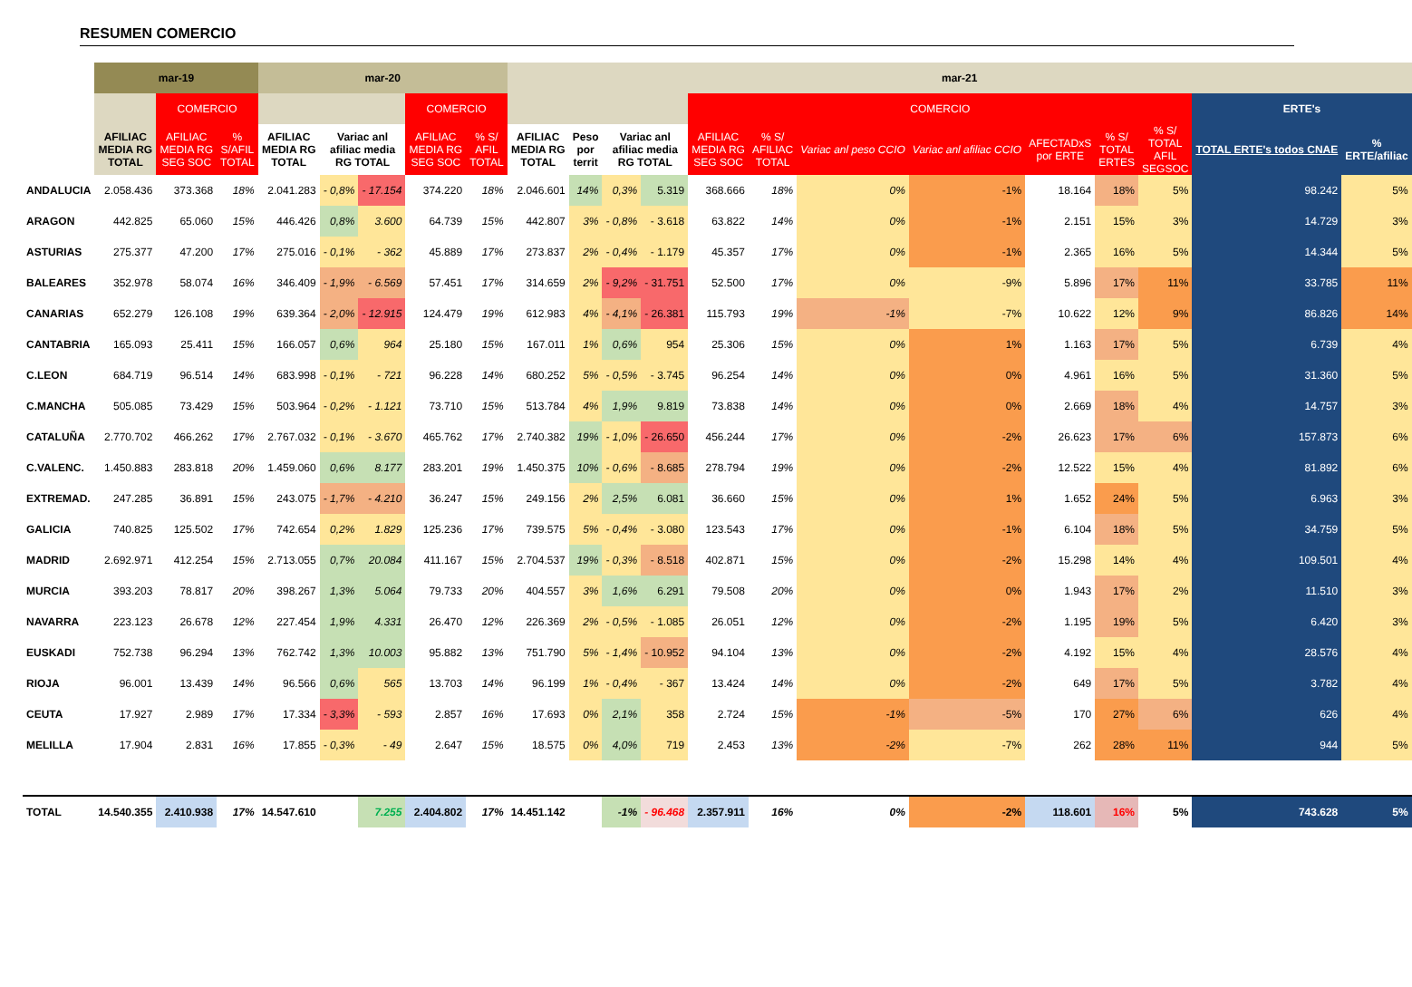RESUMEN COMERCIO
| | mar-19 | | | mar-20 | | | | | mar-21 | | | | | | | | | | | | |
| --- | --- | --- | --- | --- | --- | --- | --- | --- | --- | --- | --- | --- | --- | --- | --- | --- | --- | --- | --- | --- | --- |
| | | COMERCIO | | | | | COMERCIO | | | | | | COMERCIO | | | | | | | ERTE's | |
| | AFILIAC MEDIA RG TOTAL | AFILIAC MEDIA RG SEG SOC | % S/AFIL TOTAL | AFILIAC MEDIA RG TOTAL | Variac anl afiliac media RG TOTAL | | AFILIAC MEDIA RG SEG SOC | % S/ AFIL TOTAL | AFILIAC MEDIA RG TOTAL | Peso por territ | Variac anl afiliac media RG TOTAL | | AFILIAC MEDIA RG SEG SOC | % S/ AFILIAC TOTAL | Variac anl peso CCIO | Variac anl afiliac CCIO | AFECTADxS por ERTE | % S/ TOTAL ERTES | % S/ TOTAL AFIL SEGSOC | TOTAL ERTE's todos CNAE | % ERTE/afiliac |
| ANDALUCIA | 2.058.436 | 373.368 | 18% | 2.041.283 | - 0,8% | - 17.154 | 374.220 | 18% | 2.046.601 | 14% | 0,3% | 5.319 | 368.666 | 18% | 0% | -1% | 18.164 | 18% | 5% | 98.242 | 5% |
| ARAGON | 442.825 | 65.060 | 15% | 446.426 | 0,8% | 3.600 | 64.739 | 15% | 442.807 | 3% | - 0,8% | - 3.618 | 63.822 | 14% | 0% | -1% | 2.151 | 15% | 3% | 14.729 | 3% |
| ASTURIAS | 275.377 | 47.200 | 17% | 275.016 | - 0,1% | - 362 | 45.889 | 17% | 273.837 | 2% | - 0,4% | - 1.179 | 45.357 | 17% | 0% | -1% | 2.365 | 16% | 5% | 14.344 | 5% |
| BALEARES | 352.978 | 58.074 | 16% | 346.409 | - 1,9% | - 6.569 | 57.451 | 17% | 314.659 | 2% | - 9,2% | - 31.751 | 52.500 | 17% | 0% | -9% | 5.896 | 17% | 11% | 33.785 | 11% |
| CANARIAS | 652.279 | 126.108 | 19% | 639.364 | - 2,0% | - 12.915 | 124.479 | 19% | 612.983 | 4% | - 4,1% | - 26.381 | 115.793 | 19% | -1% | -7% | 10.622 | 12% | 9% | 86.826 | 14% |
| CANTABRIA | 165.093 | 25.411 | 15% | 166.057 | 0,6% | 964 | 25.180 | 15% | 167.011 | 1% | 0,6% | 954 | 25.306 | 15% | 0% | 1% | 1.163 | 17% | 5% | 6.739 | 4% |
| C.LEON | 684.719 | 96.514 | 14% | 683.998 | - 0,1% | - 721 | 96.228 | 14% | 680.252 | 5% | - 0,5% | - 3.745 | 96.254 | 14% | 0% | 0% | 4.961 | 16% | 5% | 31.360 | 5% |
| C.MANCHA | 505.085 | 73.429 | 15% | 503.964 | - 0,2% | - 1.121 | 73.710 | 15% | 513.784 | 4% | 1,9% | 9.819 | 73.838 | 14% | 0% | 0% | 2.669 | 18% | 4% | 14.757 | 3% |
| CATALUÑA | 2.770.702 | 466.262 | 17% | 2.767.032 | - 0,1% | - 3.670 | 465.762 | 17% | 2.740.382 | 19% | - 1,0% | - 26.650 | 456.244 | 17% | 0% | -2% | 26.623 | 17% | 6% | 157.873 | 6% |
| C.VALENC. | 1.450.883 | 283.818 | 20% | 1.459.060 | 0,6% | 8.177 | 283.201 | 19% | 1.450.375 | 10% | - 0,6% | - 8.685 | 278.794 | 19% | 0% | -2% | 12.522 | 15% | 4% | 81.892 | 6% |
| EXTREMAD. | 247.285 | 36.891 | 15% | 243.075 | - 1,7% | - 4.210 | 36.247 | 15% | 249.156 | 2% | 2,5% | 6.081 | 36.660 | 15% | 0% | 1% | 1.652 | 24% | 5% | 6.963 | 3% |
| GALICIA | 740.825 | 125.502 | 17% | 742.654 | 0,2% | 1.829 | 125.236 | 17% | 739.575 | 5% | - 0,4% | - 3.080 | 123.543 | 17% | 0% | -1% | 6.104 | 18% | 5% | 34.759 | 5% |
| MADRID | 2.692.971 | 412.254 | 15% | 2.713.055 | 0,7% | 20.084 | 411.167 | 15% | 2.704.537 | 19% | - 0,3% | - 8.518 | 402.871 | 15% | 0% | -2% | 15.298 | 14% | 4% | 109.501 | 4% |
| MURCIA | 393.203 | 78.817 | 20% | 398.267 | 1,3% | 5.064 | 79.733 | 20% | 404.557 | 3% | 1,6% | 6.291 | 79.508 | 20% | 0% | 0% | 1.943 | 17% | 2% | 11.510 | 3% |
| NAVARRA | 223.123 | 26.678 | 12% | 227.454 | 1,9% | 4.331 | 26.470 | 12% | 226.369 | 2% | - 0,5% | - 1.085 | 26.051 | 12% | 0% | -2% | 1.195 | 19% | 5% | 6.420 | 3% |
| EUSKADI | 752.738 | 96.294 | 13% | 762.742 | 1,3% | 10.003 | 95.882 | 13% | 751.790 | 5% | - 1,4% | - 10.952 | 94.104 | 13% | 0% | -2% | 4.192 | 15% | 4% | 28.576 | 4% |
| RIOJA | 96.001 | 13.439 | 14% | 96.566 | 0,6% | 565 | 13.703 | 14% | 96.199 | 1% | - 0,4% | - 367 | 13.424 | 14% | 0% | -2% | 649 | 17% | 5% | 3.782 | 4% |
| CEUTA | 17.927 | 2.989 | 17% | 17.334 | - 3,3% | - 593 | 2.857 | 16% | 17.693 | 0% | 2,1% | 358 | 2.724 | 15% | -1% | -5% | 170 | 27% | 6% | 626 | 4% |
| MELILLA | 17.904 | 2.831 | 16% | 17.855 | - 0,3% | - 49 | 2.647 | 15% | 18.575 | 0% | 4,0% | 719 | 2.453 | 13% | -2% | -7% | 262 | 28% | 11% | 944 | 5% |
| TOTAL | 14.540.355 | 2.410.938 | 17% | 14.547.610 | | 7.255 | 2.404.802 | 17% | 14.451.142 | | -1% | - 96.468 | 2.357.911 | 16% | 0% | -2% | 118.601 | 16% | 5% | 743.628 | 5% |